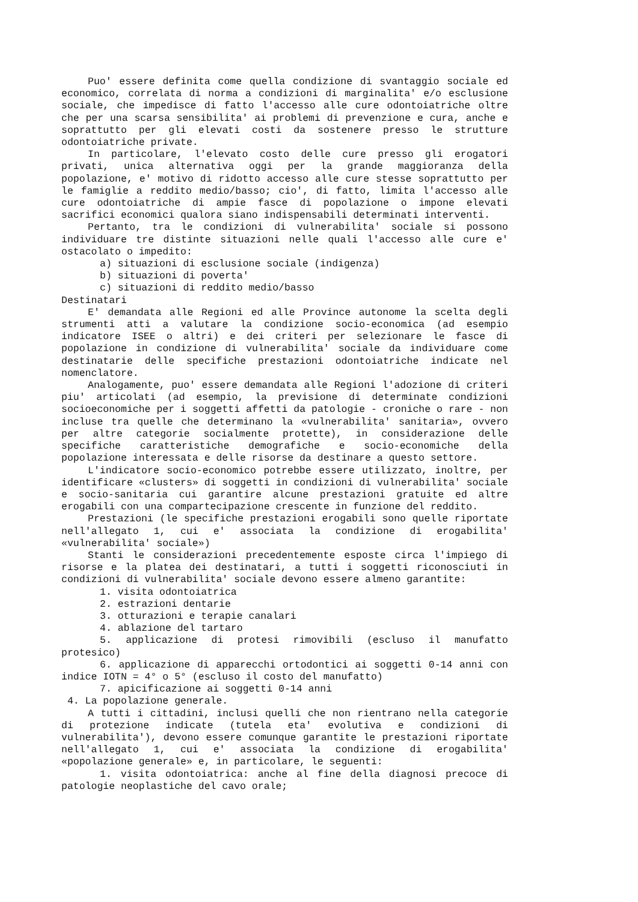Puo' essere definita come quella condizione di svantaggio sociale ed economico, correlata di norma a condizioni di marginalita' e/o esclusione sociale, che impedisce di fatto l'accesso alle cure odontoiatriche oltre che per una scarsa sensibilita' ai problemi di prevenzione e cura, anche e soprattutto per gli elevati costi da sostenere presso le strutture odontoiatriche private.
In particolare, l'elevato costo delle cure presso gli erogatori privati, unica alternativa oggi per la grande maggioranza della popolazione, e' motivo di ridotto accesso alle cure stesse soprattutto per le famiglie a reddito medio/basso; cio', di fatto, limita l'accesso alle cure odontoiatriche di ampie fasce di popolazione o impone elevati sacrifici economici qualora siano indispensabili determinati interventi.
Pertanto, tra le condizioni di vulnerabilita' sociale si possono individuare tre distinte situazioni nelle quali l'accesso alle cure e' ostacolato o impedito:
a) situazioni di esclusione sociale (indigenza)
b) situazioni di poverta'
c) situazioni di reddito medio/basso
Destinatari
E' demandata alle Regioni ed alle Province autonome la scelta degli strumenti atti a valutare la condizione socio-economica (ad esempio indicatore ISEE o altri) e dei criteri per selezionare le fasce di popolazione in condizione di vulnerabilita' sociale da individuare come destinatarie delle specifiche prestazioni odontoiatriche indicate nel nomenclatore.
Analogamente, puo' essere demandata alle Regioni l'adozione di criteri piu' articolati (ad esempio, la previsione di determinate condizioni socioeconomiche per i soggetti affetti da patologie - croniche o rare - non incluse tra quelle che determinano la «vulnerabilita' sanitaria», ovvero per altre categorie socialmente protette), in considerazione delle specifiche caratteristiche demografiche e socio-economiche della popolazione interessata e delle risorse da destinare a questo settore.
L'indicatore socio-economico potrebbe essere utilizzato, inoltre, per identificare «clusters» di soggetti in condizioni di vulnerabilita' sociale e socio-sanitaria cui garantire alcune prestazioni gratuite ed altre erogabili con una compartecipazione crescente in funzione del reddito.
Prestazioni (le specifiche prestazioni erogabili sono quelle riportate nell'allegato 1, cui e' associata la condizione di erogabilita' «vulnerabilita' sociale»)
Stanti le considerazioni precedentemente esposte circa l'impiego di risorse e la platea dei destinatari, a tutti i soggetti riconosciuti in condizioni di vulnerabilita' sociale devono essere almeno garantite:
1. visita odontoiatrica
2. estrazioni dentarie
3. otturazioni e terapie canalari
4. ablazione del tartaro
5. applicazione di protesi rimovibili (escluso il manufatto protesico)
6. applicazione di apparecchi ortodontici ai soggetti 0-14 anni con indice IOTN = 4° o 5° (escluso il costo del manufatto)
7. apicificazione ai soggetti 0-14 anni
4. La popolazione generale.
A tutti i cittadini, inclusi quelli che non rientrano nella categorie di protezione indicate (tutela eta' evolutiva e condizioni di vulnerabilita'), devono essere comunque garantite le prestazioni riportate nell'allegato 1, cui e' associata la condizione di erogabilita' «popolazione generale» e, in particolare, le seguenti:
1. visita odontoiatrica: anche al fine della diagnosi precoce di patologie neoplastiche del cavo orale;